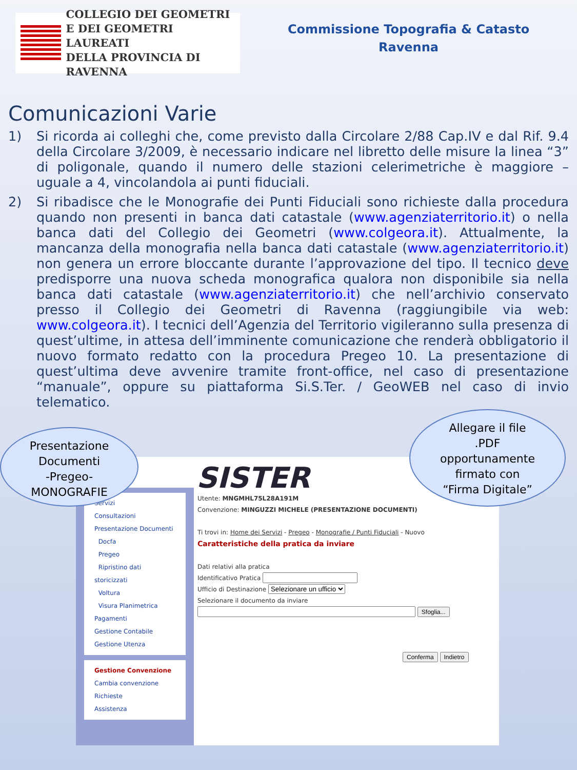COLLEGIO DEI GEOMETRI
E DEI GEOMETRI LAUREATI
DELLA PROVINCIA DI RAVENNA
Commissione Topografia & Catasto
Ravenna
Comunicazioni Varie
1) Si ricorda ai colleghi che, come previsto dalla Circolare 2/88 Cap.IV e dal Rif. 9.4 della Circolare 3/2009, è necessario indicare nel libretto delle misure la linea “3” di poligonale, quando il numero delle stazioni celerimetriche è maggiore – uguale a 4, vincolandola ai punti fiduciali.
2) Si ribadisce che le Monografie dei Punti Fiduciali sono richieste dalla procedura quando non presenti in banca dati catastale (www.agenziaterritorio.it) o nella banca dati del Collegio dei Geometri (www.colgeora.it). Attualmente, la mancanza della monografia nella banca dati catastale (www.agenziaterritorio.it) non genera un errore bloccante durante l’approvazione del tipo. Il tecnico deve predisporre una nuova scheda monografica qualora non disponibile sia nella banca dati catastale (www.agenziaterritorio.it) che nell’archivio conservato presso il Collegio dei Geometri di Ravenna (raggiungibile via web: www.colgeora.it). I tecnici dell’Agenzia del Territorio vigileranno sulla presenza di quest’ultime, in attesa dell’imminente comunicazione che renderà obbligatorio il nuovo formato redatto con la procedura Pregeo 10. La presentazione di quest’ultima deve avvenire tramite front-office, nel caso di presentazione “manuale”, oppure su piattaforma Si.S.Ter. / GeoWEB nel caso di invio telematico.
SISTER
Servizi
Consultazioni
Presentazione Documenti
Docfa
Pregeo
Ripristino dati storicizzati
Voltura
Visura Planimetrica
Pagamenti
Gestione Contabile
Gestione Utenza
Gestione Convenzione
Cambia convenzione
Richieste
Assistenza
Utente: MNGMHL75L28A191M
Convenzione: MINGUZZI MICHELE (PRESENTAZIONE DOCUMENTI)
Ti trovi in: Home dei Servizi - Pregeo - Monografie / Punti Fiduciali - Nuovo
Caratteristiche della pratica da inviare
Dati relativi alla pratica
Identificativo Pratica
Ufficio di Destinazione Selezionare un ufficio
Selezionare il documento da inviare
Sfoglia...
Conferma Indietro
Presentazione
Documenti
-Pregeo-
MONOGRAFIE
Allegare il file
.PDF
opportunamente
firmato con
“Firma Digitale”